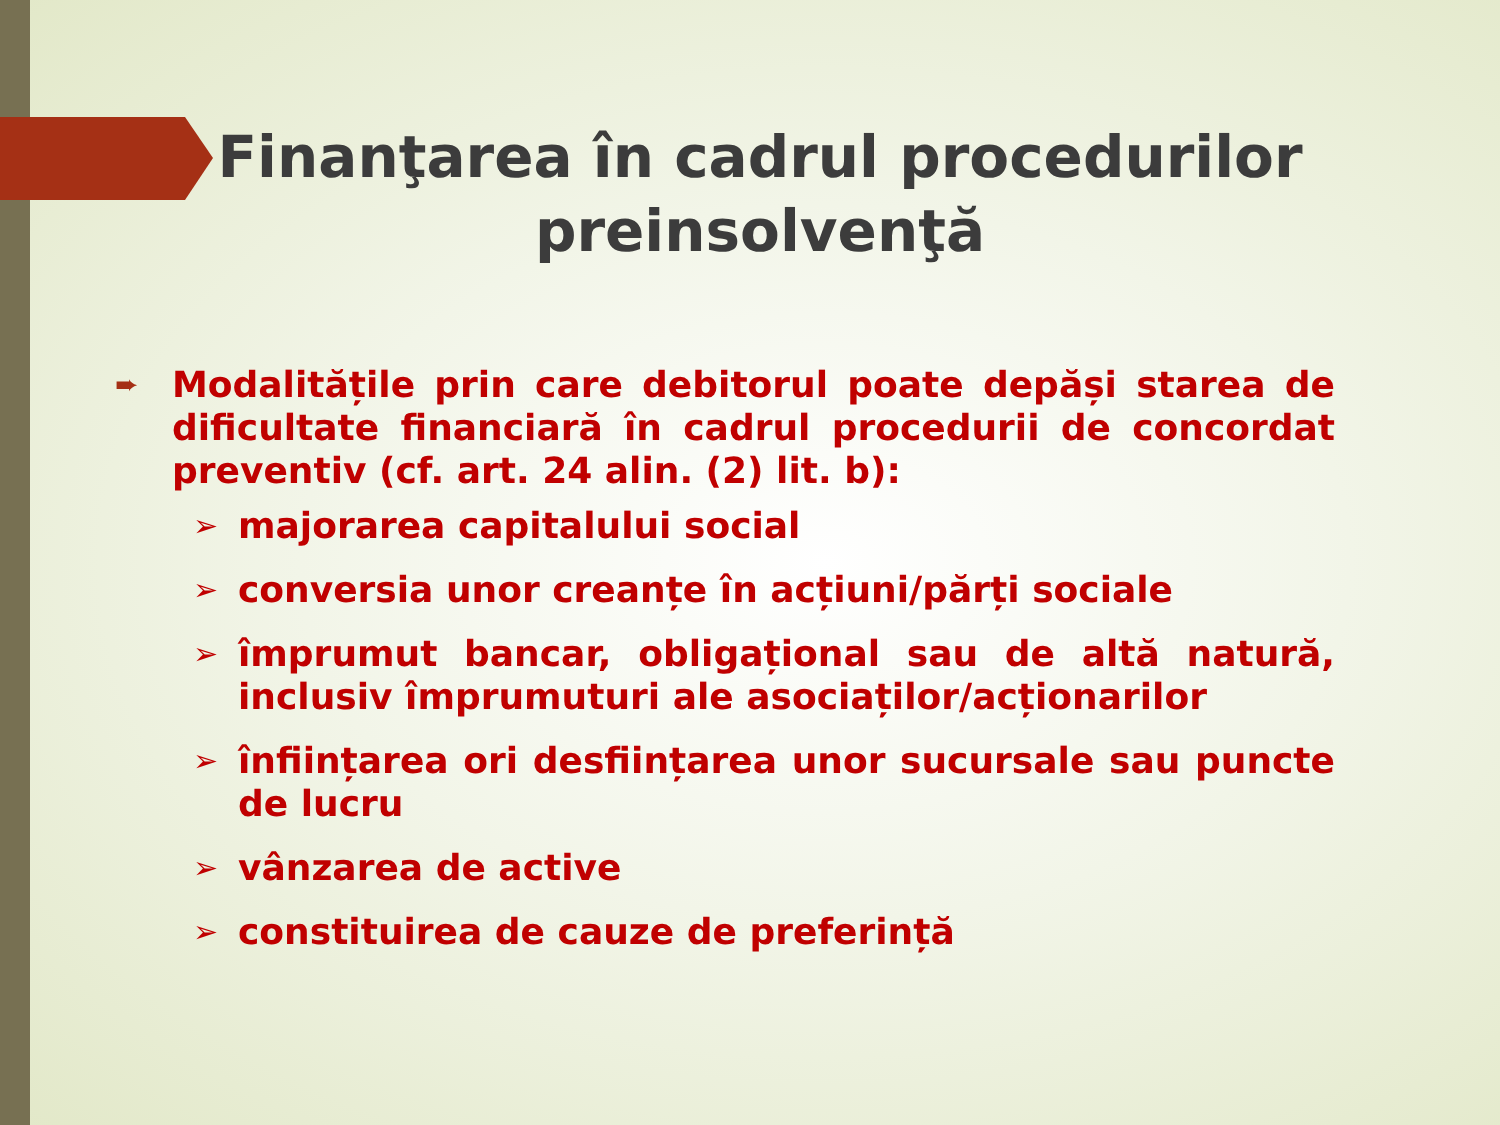Finanţarea în cadrul procedurilor preinsolvenţă
➨
Modalitățile prin care debitorul poate depăși starea de dificultate financiară în cadrul procedurii de concordat preventiv (cf. art. 24 alin. (2) lit. b):
➢ majorarea capitalului social
➢ conversia unor creanțe în acțiuni/părți sociale
➢ împrumut bancar, obligațional sau de altă natură, inclusiv împrumuturi ale asociaților/acționarilor
➢ înființarea ori desființarea unor sucursale sau puncte de lucru
➢ vânzarea de active
➢ constituirea de cauze de preferință